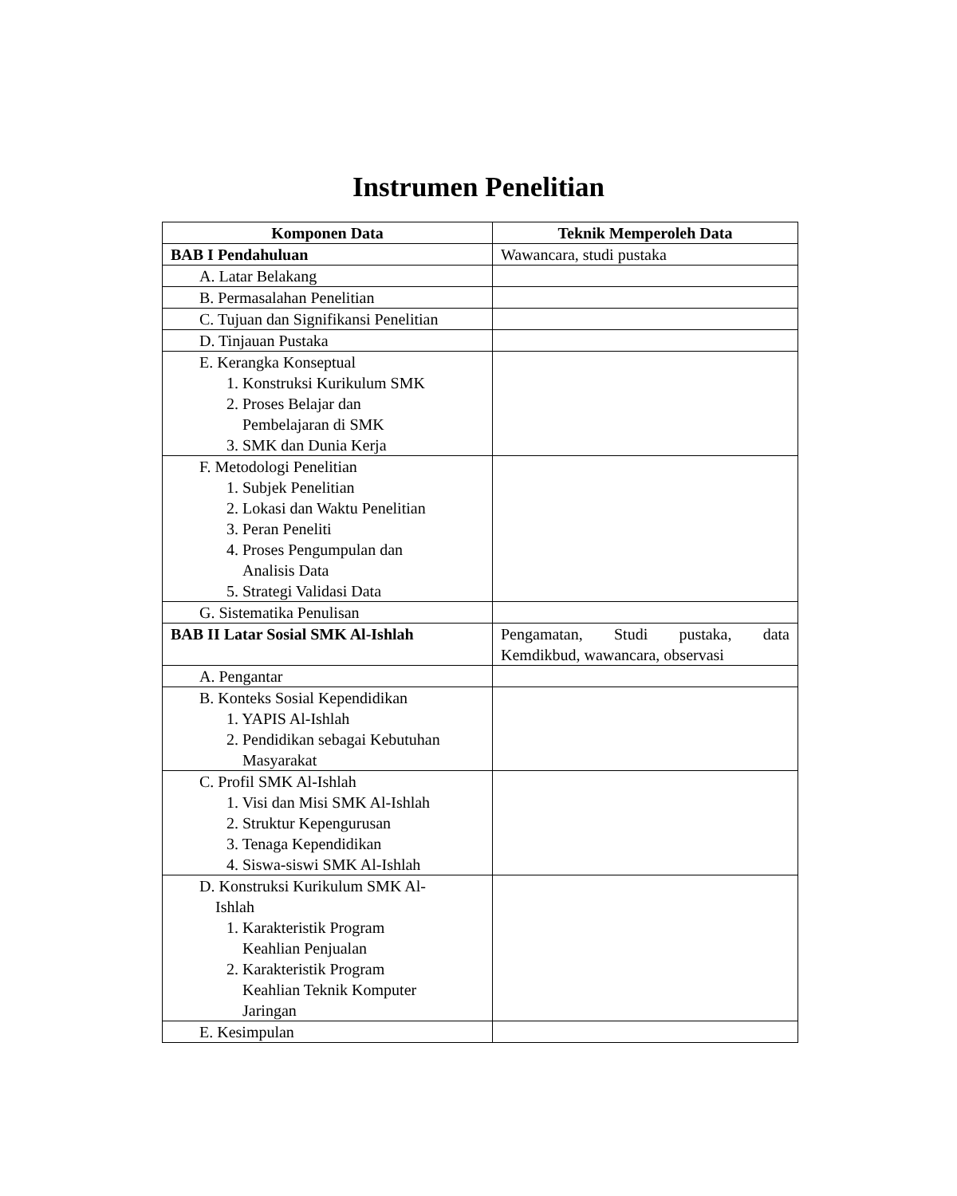Instrumen Penelitian
| Komponen Data | Teknik Memperoleh Data |
| --- | --- |
| BAB I Pendahuluan | Wawancara, studi pustaka |
| A. Latar Belakang | |
| B. Permasalahan Penelitian | |
| C. Tujuan dan Signifikansi Penelitian | |
| D. Tinjauan Pustaka | |
| E. Kerangka Konseptual 1. Konstruksi Kurikulum SMK 2. Proses Belajar dan Pembelajaran di SMK 3. SMK dan Dunia Kerja | |
| F. Metodologi Penelitian 1. Subjek Penelitian 2. Lokasi dan Waktu Penelitian 3. Peran Peneliti 4. Proses Pengumpulan dan Analisis Data 5. Strategi Validasi Data | |
| G. Sistematika Penulisan | |
| BAB II Latar Sosial SMK Al-Ishlah | Pengamatan, Studi pustaka, data Kemdikbud, wawancara, observasi |
| A. Pengantar | |
| B. Konteks Sosial Kependidikan 1. YAPIS Al-Ishlah 2. Pendidikan sebagai Kebutuhan Masyarakat | |
| C. Profil SMK Al-Ishlah 1. Visi dan Misi SMK Al-Ishlah 2. Struktur Kepengurusan 3. Tenaga Kependidikan 4. Siswa-siswi SMK Al-Ishlah | |
| D. Konstruksi Kurikulum SMK Al- Ishlah 1. Karakteristik Program Keahlian Penjualan 2. Karakteristik Program Keahlian Teknik Komputer Jaringan | |
| E. Kesimpulan | |